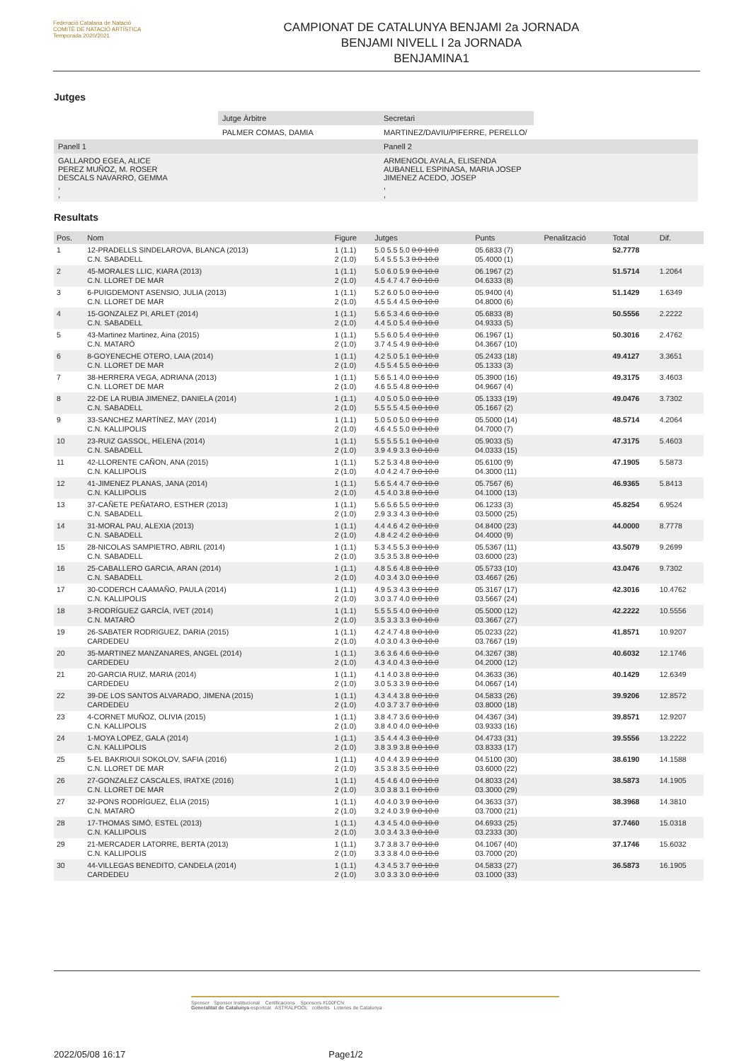Federació Catalana de Natació
COMITÈ DE NATACIÓ ARTÍSTICA
Temporada 2020/2021
CAMPIONAT DE CATALUNYA BENJAMI 2a JORNADA
BENJAMI NIVELL I 2a JORNADA
BENJAMINA1
Jutges
| | Jutge Àrbitre | Secretari | |
| | PALMER COMAS, DAMIA | MARTINEZ/DAVIU/PIFERRE, PERELLO/ | |
| Panell 1 | | Panell 2 | |
| GALLARDO EGEA, ALICE PEREZ MUÑOZ, M. ROSER DESCALS NAVARRO, GEMMA , , | | ARMENGOL AYALA, ELISENDA AUBANELL ESPINASA, MARIA JOSEP JIMENEZ ACEDO, JOSEP , , | |
Resultats
| Pos. | Nom | Figure | Jutges | Punts | Penalització | Total | Dif. |
| --- | --- | --- | --- | --- | --- | --- | --- |
| 1 | 12-PRADELLS SINDELAROVA, BLANCA (2013) C.N. SABADELL | 1 (1.1) 2 (1.0) | 5.0 5.5 5.0 0.0 10.0 5.4 5.5 5.3 0.0 10.0 | 05.6833 (7) 05.4000 (1) | | 52.7778 | |
| 2 | 45-MORALES LLIC, KIARA (2013) C.N. LLORET DE MAR | 1 (1.1) 2 (1.0) | 5.0 6.0 5.9 0.0 10.0 4.5 4.7 4.7 0.0 10.0 | 06.1967 (2) 04.6333 (8) | | 51.5714 | 1.2064 |
| 3 | 6-PUIGDEMONT ASENSIO, JULIA (2013) C.N. LLORET DE MAR | 1 (1.1) 2 (1.0) | 5.2 6.0 5.0 0.0 10.0 4.5 5.4 4.5 0.0 10.0 | 05.9400 (4) 04.8000 (6) | | 51.1429 | 1.6349 |
| 4 | 15-GONZALEZ PI, ARLET (2014) C.N. SABADELL | 1 (1.1) 2 (1.0) | 5.6 5.3 4.6 0.0 10.0 4.4 5.0 5.4 0.0 10.0 | 05.6833 (8) 04.9333 (5) | | 50.5556 | 2.2222 |
| 5 | 43-Martinez Martinez, Aina (2015) C.N. MATARÓ | 1 (1.1) 2 (1.0) | 5.5 6.0 5.4 0.0 10.0 3.7 4.5 4.9 0.0 10.0 | 06.1967 (1) 04.3667 (10) | | 50.3016 | 2.4762 |
| 6 | 8-GOYENECHE OTERO, LAIA (2014) C.N. LLORET DE MAR | 1 (1.1) 2 (1.0) | 4.2 5.0 5.1 0.0 10.0 4.5 5.4 5.5 0.0 10.0 | 05.2433 (18) 05.1333 (3) | | 49.4127 | 3.3651 |
| 7 | 38-HERRERA VEGA, ADRIANA (2013) C.N. LLORET DE MAR | 1 (1.1) 2 (1.0) | 5.6 5.1 4.0 0.0 10.0 4.6 5.5 4.8 0.0 10.0 | 05.3900 (16) 04.9667 (4) | | 49.3175 | 3.4603 |
| 8 | 22-DE LA RUBIA JIMENEZ, DANIELA (2014) C.N. SABADELL | 1 (1.1) 2 (1.0) | 4.0 5.0 5.0 0.0 10.0 5.5 5.5 4.5 0.0 10.0 | 05.1333 (19) 05.1667 (2) | | 49.0476 | 3.7302 |
| 9 | 33-SANCHEZ MARTÍNEZ, MAY (2014) C.N. KALLIPOLIS | 1 (1.1) 2 (1.0) | 5.0 5.0 5.0 0.0 10.0 4.6 4.5 5.0 0.0 10.0 | 05.5000 (14) 04.7000 (7) | | 48.5714 | 4.2064 |
| 10 | 23-RUIZ GASSOL, HELENA (2014) C.N. SABADELL | 1 (1.1) 2 (1.0) | 5.5 5.5 5.1 0.0 10.0 3.9 4.9 3.3 0.0 10.0 | 05.9033 (5) 04.0333 (15) | | 47.3175 | 5.4603 |
| 11 | 42-LLORENTE CAÑON, ANA (2015) C.N. KALLIPOLIS | 1 (1.1) 2 (1.0) | 5.2 5.3 4.8 0.0 10.0 4.0 4.2 4.7 0.0 10.0 | 05.6100 (9) 04.3000 (11) | | 47.1905 | 5.5873 |
| 12 | 41-JIMENEZ PLANAS, JANA (2014) C.N. KALLIPOLIS | 1 (1.1) 2 (1.0) | 5.6 5.4 4.7 0.0 10.0 4.5 4.0 3.8 0.0 10.0 | 05.7567 (6) 04.1000 (13) | | 46.9365 | 5.8413 |
| 13 | 37-CAÑETE PEÑATARO, ESTHER (2013) C.N. SABADELL | 1 (1.1) 2 (1.0) | 5.6 5.6 5.5 0.0 10.0 2.9 3.3 4.3 0.0 10.0 | 06.1233 (3) 03.5000 (25) | | 45.8254 | 6.9524 |
| 14 | 31-MORAL PAU, ALEXIA (2013) C.N. SABADELL | 1 (1.1) 2 (1.0) | 4.4 4.6 4.2 0.0 10.0 4.8 4.2 4.2 0.0 10.0 | 04.8400 (23) 04.4000 (9) | | 44.0000 | 8.7778 |
| 15 | 28-NICOLAS SAMPIETRO, ABRIL (2014) C.N. SABADELL | 1 (1.1) 2 (1.0) | 5.3 4.5 5.3 0.0 10.0 3.5 3.5 3.8 0.0 10.0 | 05.5367 (11) 03.6000 (23) | | 43.5079 | 9.2699 |
| 16 | 25-CABALLERO GARCIA, ARAN (2014) C.N. SABADELL | 1 (1.1) 2 (1.0) | 4.8 5.6 4.8 0.0 10.0 4.0 3.4 3.0 0.0 10.0 | 05.5733 (10) 03.4667 (26) | | 43.0476 | 9.7302 |
| 17 | 30-CODERCH CAAMAÑO, PAULA (2014) C.N. KALLIPOLIS | 1 (1.1) 2 (1.0) | 4.9 5.3 4.3 0.0 10.0 3.0 3.7 4.0 0.0 10.0 | 05.3167 (17) 03.5667 (24) | | 42.3016 | 10.4762 |
| 18 | 3-RODRÍGUEZ GARCÍA, IVET (2014) C.N. MATARÓ | 1 (1.1) 2 (1.0) | 5.5 5.5 4.0 0.0 10.0 3.5 3.3 3.3 0.0 10.0 | 05.5000 (12) 03.3667 (27) | | 42.2222 | 10.5556 |
| 19 | 26-SABATER RODRIGUEZ, DARIA (2015) CARDEDEU | 1 (1.1) 2 (1.0) | 4.2 4.7 4.8 0.0 10.0 4.0 3.0 4.3 0.0 10.0 | 05.0233 (22) 03.7667 (19) | | 41.8571 | 10.9207 |
| 20 | 35-MARTINEZ MANZANARES, ANGEL (2014) CARDEDEU | 1 (1.1) 2 (1.0) | 3.6 3.6 4.6 0.0 10.0 4.3 4.0 4.3 0.0 10.0 | 04.3267 (38) 04.2000 (12) | | 40.6032 | 12.1746 |
| 21 | 20-GARCIA RUIZ, MARIA (2014) CARDEDEU | 1 (1.1) 2 (1.0) | 4.1 4.0 3.8 0.0 10.0 3.0 5.3 3.9 0.0 10.0 | 04.3633 (36) 04.0667 (14) | | 40.1429 | 12.6349 |
| 22 | 39-DE LOS SANTOS ALVARADO, JIMENA (2015) CARDEDEU | 1 (1.1) 2 (1.0) | 4.3 4.4 3.8 0.0 10.0 4.0 3.7 3.7 0.0 10.0 | 04.5833 (26) 03.8000 (18) | | 39.9206 | 12.8572 |
| 23 | 4-CORNET MUÑOZ, OLIVIA (2015) C.N. KALLIPOLIS | 1 (1.1) 2 (1.0) | 3.8 4.7 3.6 0.0 10.0 3.8 4.0 4.0 0.0 10.0 | 04.4367 (34) 03.9333 (16) | | 39.8571 | 12.9207 |
| 24 | 1-MOYA LOPEZ, GALA (2014) C.N. KALLIPOLIS | 1 (1.1) 2 (1.0) | 3.5 4.4 4.3 0.0 10.0 3.8 3.9 3.8 0.0 10.0 | 04.4733 (31) 03.8333 (17) | | 39.5556 | 13.2222 |
| 25 | 5-EL BAKRIOUI SOKOLOV, SAFIA (2016) C.N. LLORET DE MAR | 1 (1.1) 2 (1.0) | 4.0 4.4 3.9 0.0 10.0 3.5 3.8 3.5 0.0 10.0 | 04.5100 (30) 03.6000 (22) | | 38.6190 | 14.1588 |
| 26 | 27-GONZALEZ CASCALES, IRATXE (2016) C.N. LLORET DE MAR | 1 (1.1) 2 (1.0) | 4.5 4.6 4.0 0.0 10.0 3.0 3.8 3.1 0.0 10.0 | 04.8033 (24) 03.3000 (29) | | 38.5873 | 14.1905 |
| 27 | 32-PONS RODRÍGUEZ, ÈLIA (2015) C.N. MATARÓ | 1 (1.1) 2 (1.0) | 4.0 4.0 3.9 0.0 10.0 3.2 4.0 3.9 0.0 10.0 | 04.3633 (37) 03.7000 (21) | | 38.3968 | 14.3810 |
| 28 | 17-THOMAS SIMÓ, ESTEL (2013) C.N. KALLIPOLIS | 1 (1.1) 2 (1.0) | 4.3 4.5 4.0 0.0 10.0 3.0 3.4 3.3 0.0 10.0 | 04.6933 (25) 03.2333 (30) | | 37.7460 | 15.0318 |
| 29 | 21-MERCADER LATORRE, BERTA (2013) C.N. KALLIPOLIS | 1 (1.1) 2 (1.0) | 3.7 3.8 3.7 0.0 10.0 3.3 3.8 4.0 0.0 10.0 | 04.1067 (40) 03.7000 (20) | | 37.1746 | 15.6032 |
| 30 | 44-VILLEGAS BENEDITO, CANDELA (2014) CARDEDEU | 1 (1.1) 2 (1.0) | 4.3 4.5 3.7 0.0 10.0 3.0 3.3 3.0 0.0 10.0 | 04.5833 (27) 03.1000 (33) | | 36.5873 | 16.1905 |
Sponsor Sponsor Institucional Certificacions Sponsors #100FCN
Generalitat de Catalunya esportcat ASTRALPOOL coBertis Loteries de Catalunya
2022/05/08 16:17 Page1/2